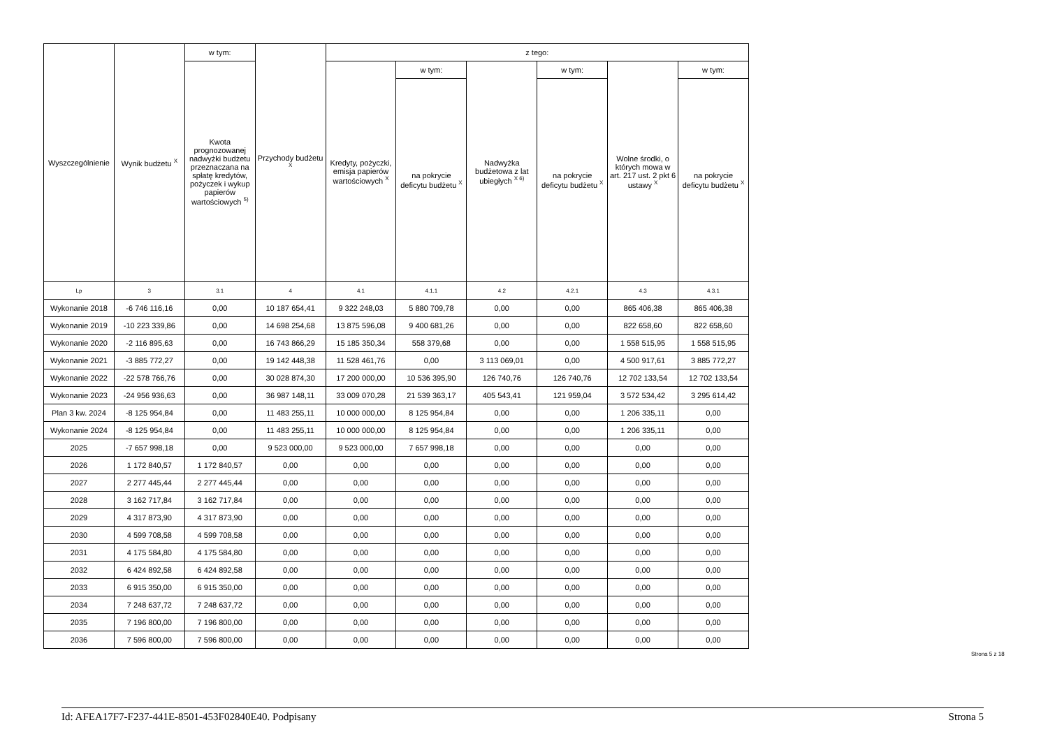| Wyszczególnienie | Wynik budżetu <sup>X</sup> | w tym: | Przychody budżetu <sup>X</sup> | z tego: | | | | | |
| --- | --- | --- | --- | --- | --- | --- | --- | --- | --- |
| | | Kwota prognozowanej nadwyżki budżetu przeznaczana na spłatę kredytów, pożyczek i wykup papierów wartościowych <sup>5)</sup> | | Kredyty, pożyczki, emisja papierów wartościowych <sup>X</sup> | w tym: | Nadwyżka budżetowa z lat ubiegłych <sup>X 6)</sup> | w tym: | Wolne środki, o których mowa w art. 217 ust. 2 pkt 6 ustawy <sup>X</sup> | w tym: |
| | | | | | na pokrycie deficytu budżetu <sup>X</sup> | | na pokrycie deficytu budżetu <sup>X</sup> | | na pokrycie deficytu budżetu <sup>X</sup> |
| Lp | 3 | 3.1 | 4 | 4.1 | 4.1.1 | 4.2 | 4.2.1 | 4.3 | 4.3.1 |
| Wykonanie 2018 | -6 746 116,16 | 0,00 | 10 187 654,41 | 9 322 248,03 | 5 880 709,78 | 0,00 | 0,00 | 865 406,38 | 865 406,38 |
| Wykonanie 2019 | -10 223 339,86 | 0,00 | 14 698 254,68 | 13 875 596,08 | 9 400 681,26 | 0,00 | 0,00 | 822 658,60 | 822 658,60 |
| Wykonanie 2020 | -2 116 895,63 | 0,00 | 16 743 866,29 | 15 185 350,34 | 558 379,68 | 0,00 | 0,00 | 1 558 515,95 | 1 558 515,95 |
| Wykonanie 2021 | -3 885 772,27 | 0,00 | 19 142 448,38 | 11 528 461,76 | 0,00 | 3 113 069,01 | 0,00 | 4 500 917,61 | 3 885 772,27 |
| Wykonanie 2022 | -22 578 766,76 | 0,00 | 30 028 874,30 | 17 200 000,00 | 10 536 395,90 | 126 740,76 | 126 740,76 | 12 702 133,54 | 12 702 133,54 |
| Wykonanie 2023 | -24 956 936,63 | 0,00 | 36 987 148,11 | 33 009 070,28 | 21 539 363,17 | 405 543,41 | 121 959,04 | 3 572 534,42 | 3 295 614,42 |
| Plan 3 kw. 2024 | -8 125 954,84 | 0,00 | 11 483 255,11 | 10 000 000,00 | 8 125 954,84 | 0,00 | 0,00 | 1 206 335,11 | 0,00 |
| Wykonanie 2024 | -8 125 954,84 | 0,00 | 11 483 255,11 | 10 000 000,00 | 8 125 954,84 | 0,00 | 0,00 | 1 206 335,11 | 0,00 |
| 2025 | -7 657 998,18 | 0,00 | 9 523 000,00 | 9 523 000,00 | 7 657 998,18 | 0,00 | 0,00 | 0,00 | 0,00 |
| 2026 | 1 172 840,57 | 1 172 840,57 | 0,00 | 0,00 | 0,00 | 0,00 | 0,00 | 0,00 | 0,00 |
| 2027 | 2 277 445,44 | 2 277 445,44 | 0,00 | 0,00 | 0,00 | 0,00 | 0,00 | 0,00 | 0,00 |
| 2028 | 3 162 717,84 | 3 162 717,84 | 0,00 | 0,00 | 0,00 | 0,00 | 0,00 | 0,00 | 0,00 |
| 2029 | 4 317 873,90 | 4 317 873,90 | 0,00 | 0,00 | 0,00 | 0,00 | 0,00 | 0,00 | 0,00 |
| 2030 | 4 599 708,58 | 4 599 708,58 | 0,00 | 0,00 | 0,00 | 0,00 | 0,00 | 0,00 | 0,00 |
| 2031 | 4 175 584,80 | 4 175 584,80 | 0,00 | 0,00 | 0,00 | 0,00 | 0,00 | 0,00 | 0,00 |
| 2032 | 6 424 892,58 | 6 424 892,58 | 0,00 | 0,00 | 0,00 | 0,00 | 0,00 | 0,00 | 0,00 |
| 2033 | 6 915 350,00 | 6 915 350,00 | 0,00 | 0,00 | 0,00 | 0,00 | 0,00 | 0,00 | 0,00 |
| 2034 | 7 248 637,72 | 7 248 637,72 | 0,00 | 0,00 | 0,00 | 0,00 | 0,00 | 0,00 | 0,00 |
| 2035 | 7 196 800,00 | 7 196 800,00 | 0,00 | 0,00 | 0,00 | 0,00 | 0,00 | 0,00 | 0,00 |
| 2036 | 7 596 800,00 | 7 596 800,00 | 0,00 | 0,00 | 0,00 | 0,00 | 0,00 | 0,00 | 0,00 |
Strona 5 z 18
Id: AFEA17F7-F237-441E-8501-453F02840E40. Podpisany Strona 5